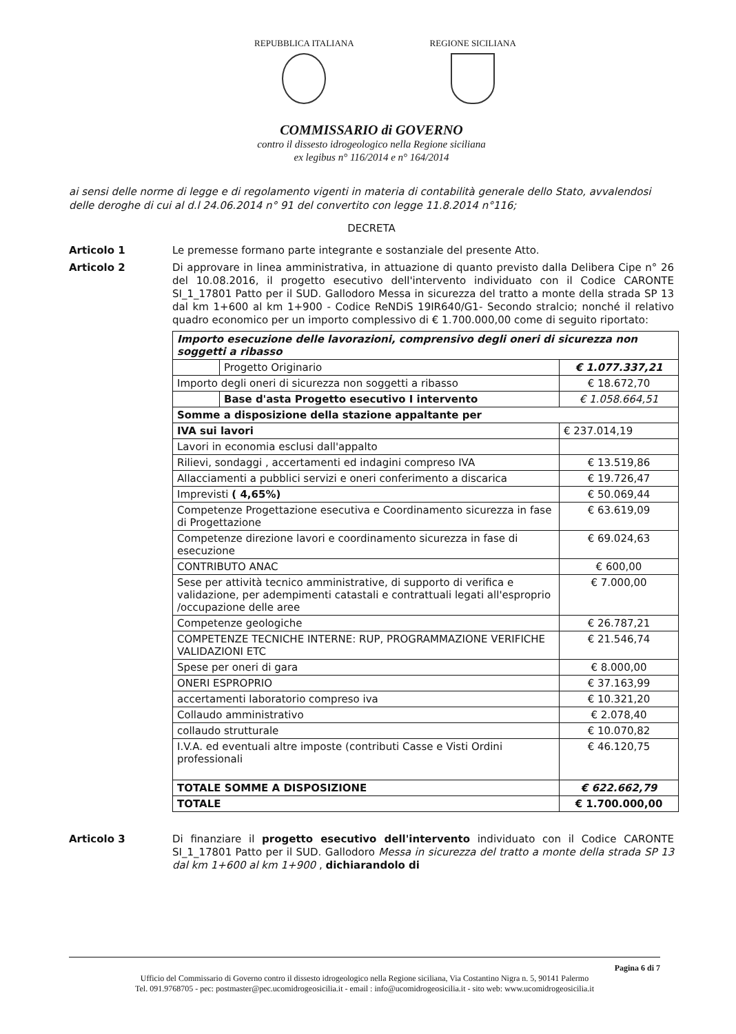REPUBBLICA ITALIANA REGIONE SICILIANA
COMMISSARIO di GOVERNO
contro il dissesto idrogeologico nella Regione siciliana
ex legibus n° 116/2014 e n° 164/2014
ai sensi delle norme di legge e di regolamento vigenti in materia di contabilità generale dello Stato, avvalendosi delle deroghe di cui al d.l 24.06.2014 n° 91 del convertito con legge 11.8.2014 n°116;
DECRETA
Articolo 1 Le premesse formano parte integrante e sostanziale del presente Atto.
Articolo 2 Di approvare in linea amministrativa, in attuazione di quanto previsto dalla Delibera Cipe n° 26 del 10.08.2016, il progetto esecutivo dell'intervento individuato con il Codice CARONTE SI_1_17801 Patto per il SUD. Gallodoro Messa in sicurezza del tratto a monte della strada SP 13 dal km 1+600 al km 1+900 - Codice ReNDiS 19IR640/G1- Secondo stralcio; nonché il relativo quadro economico per un importo complessivo di € 1.700.000,00 come di seguito riportato:
| Importo esecuzione delle lavorazioni, comprensivo degli oneri di sicurezza non soggetti a ribasso | | |
| | Progetto Originario | € 1.077.337,21 |
| Importo degli oneri di sicurezza non soggetti a ribasso | | € 18.672,70 |
| | Base d'asta Progetto esecutivo I intervento | € 1.058.664,51 |
| Somme a disposizione della stazione appaltante per | | |
| IVA sui lavori | | € 237.014,19 |
| Lavori in economia esclusi dall'appalto | | |
| Rilievi, sondaggi , accertamenti ed indagini compreso IVA | | € 13.519,86 |
| Allacciamenti a pubblici servizi e oneri conferimento a discarica | | € 19.726,47 |
| Imprevisti ( 4,65%) | | € 50.069,44 |
| Competenze Progettazione esecutiva e Coordinamento sicurezza in fase di Progettazione | | € 63.619,09 |
| Competenze direzione lavori e coordinamento sicurezza in fase di esecuzione | | € 69.024,63 |
| CONTRIBUTO ANAC | | € 600,00 |
| Sese per attività tecnico amministrative, di supporto di verifica e validazione, per adempimenti catastali e contrattuali legati all'esproprio /occupazione delle aree | | € 7.000,00 |
| Competenze geologiche | | € 26.787,21 |
| COMPETENZE TECNICHE INTERNE: RUP, PROGRAMMAZIONE VERIFICHE VALIDAZIONI ETC | | € 21.546,74 |
| Spese per oneri di gara | | € 8.000,00 |
| ONERI ESPROPRIO | | € 37.163,99 |
| accertamenti laboratorio compreso iva | | € 10.321,20 |
| Collaudo amministrativo | | € 2.078,40 |
| collaudo strutturale | | € 10.070,82 |
| I.V.A. ed eventuali altre imposte (contributi Casse e Visti Ordini professionali | | € 46.120,75 |
| TOTALE SOMME A DISPOSIZIONE | | € 622.662,79 |
| TOTALE | | € 1.700.000,00 |
Articolo 3 Di finanziare il progetto esecutivo dell'intervento individuato con il Codice CARONTE SI_1_17801 Patto per il SUD. Gallodoro Messa in sicurezza del tratto a monte della strada SP 13 dal km 1+600 al km 1+900 , dichiarandolo di
Pagina 6 di 7
Ufficio del Commissario di Governo contro il dissesto idrogeologico nella Regione siciliana, Via Costantino Nigra n. 5, 90141 Palermo
Tel. 091.9768705 - pec: postmaster@pec.ucomidrogeosicilia.it - email : info@ucomidrogeosicilia.it - sito web: www.ucomidrogeosicilia.it